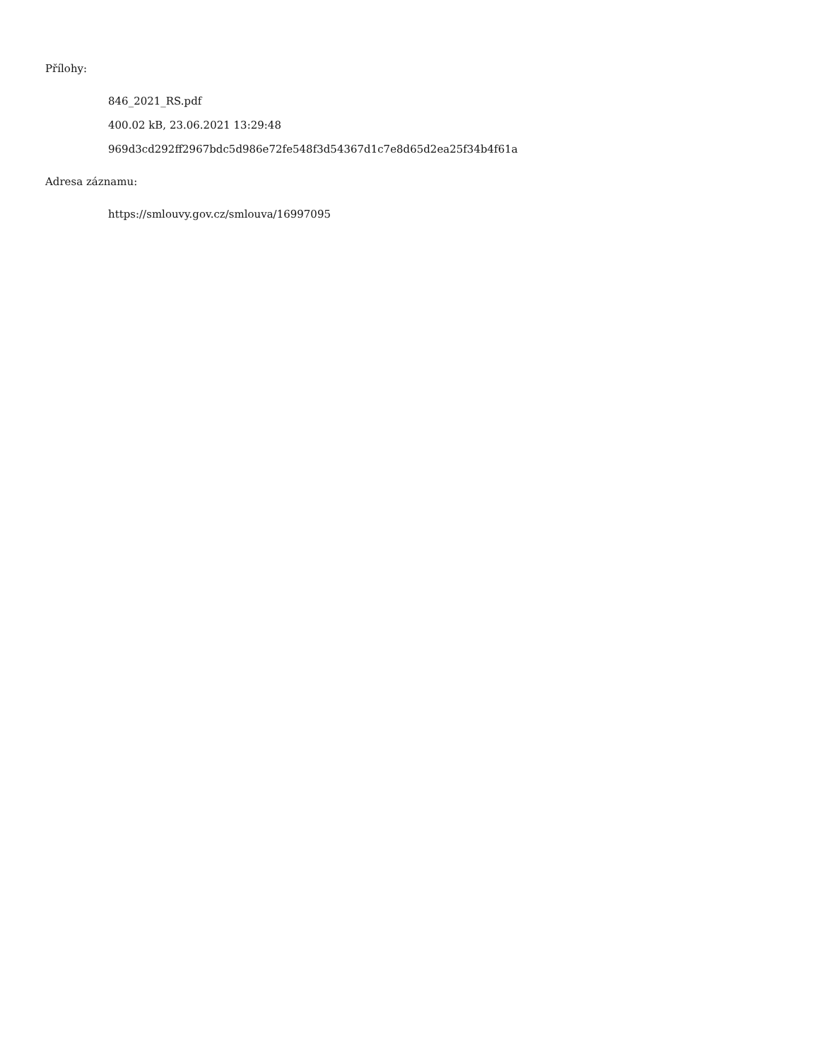Přílohy:
846_2021_RS.pdf
400.02 kB, 23.06.2021 13:29:48
969d3cd292ff2967bdc5d986e72fe548f3d54367d1c7e8d65d2ea25f34b4f61a
Adresa záznamu:
https://smlouvy.gov.cz/smlouva/16997095